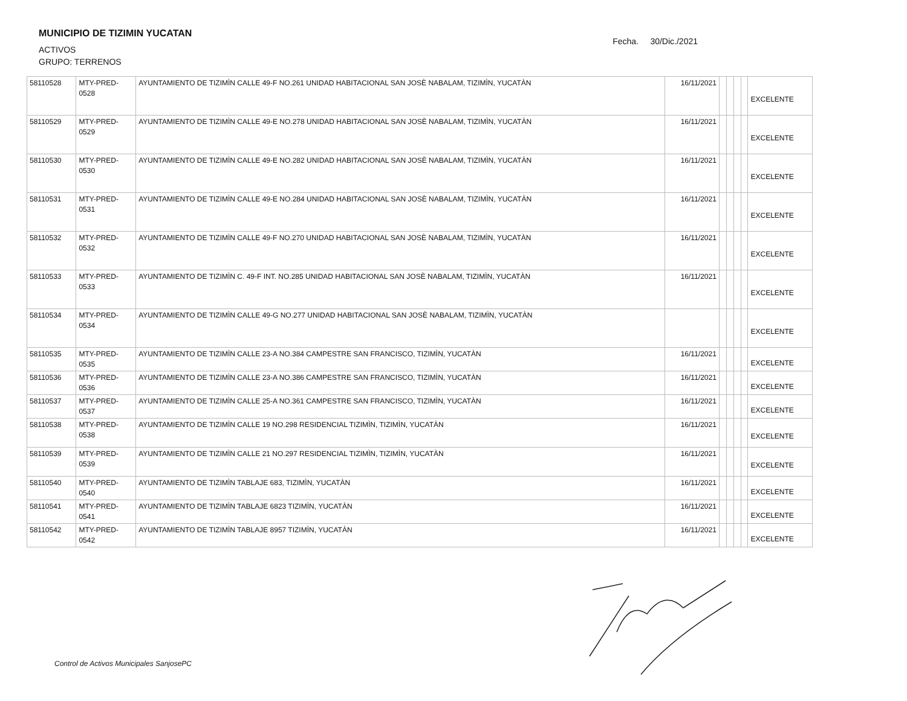MUNICIPIO DE TIZIMIN YUCATAN
ACTIVOS
GRUPO: TERRENOS
Fecha. 30/Dic./2021
| 58110528 | MTY-PRED- 0528 | AYUNTAMIENTO DE TIZIMÌN CALLE 49-F NO.261 UNIDAD HABITACIONAL SAN JOSÈ NABALAM, TIZIMÌN, YUCATÀN | 16/11/2021 | | | | | EXCELENTE |
| 58110529 | MTY-PRED- 0529 | AYUNTAMIENTO DE TIZIMÌN CALLE 49-E NO.278 UNIDAD HABITACIONAL SAN JOSÈ NABALAM, TIZIMÌN, YUCATÀN | 16/11/2021 | | | | | EXCELENTE |
| 58110530 | MTY-PRED- 0530 | AYUNTAMIENTO DE TIZIMÌN CALLE 49-E NO.282 UNIDAD HABITACIONAL SAN JOSÈ NABALAM, TIZIMÌN, YUCATÀN | 16/11/2021 | | | | | EXCELENTE |
| 58110531 | MTY-PRED- 0531 | AYUNTAMIENTO DE TIZIMÌN CALLE 49-E NO.284 UNIDAD HABITACIONAL SAN JOSÈ NABALAM, TIZIMÌN, YUCATÀN | 16/11/2021 | | | | | EXCELENTE |
| 58110532 | MTY-PRED- 0532 | AYUNTAMIENTO DE TIZIMÌN CALLE 49-F NO.270 UNIDAD HABITACIONAL SAN JOSÈ NABALAM, TIZIMÌN, YUCATÀN | 16/11/2021 | | | | | EXCELENTE |
| 58110533 | MTY-PRED- 0533 | AYUNTAMIENTO DE TIZIMÌN C. 49-F INT. NO.285 UNIDAD HABITACIONAL SAN JOSÈ NABALAM, TIZIMÌN, YUCATÀN | 16/11/2021 | | | | | EXCELENTE |
| 58110534 | MTY-PRED- 0534 | AYUNTAMIENTO DE TIZIMÌN CALLE 49-G NO.277 UNIDAD HABITACIONAL SAN JOSÈ NABALAM, TIZIMÌN, YUCATÀN | | | | | | EXCELENTE |
| 58110535 | MTY-PRED- 0535 | AYUNTAMIENTO DE TIZIMÌN CALLE 23-A NO.384 CAMPESTRE SAN FRANCISCO, TIZIMÌN, YUCATÀN | 16/11/2021 | | | | | EXCELENTE |
| 58110536 | MTY-PRED- 0536 | AYUNTAMIENTO DE TIZIMÌN CALLE 23-A NO.386 CAMPESTRE SAN FRANCISCO, TIZIMÌN, YUCATÀN | 16/11/2021 | | | | | EXCELENTE |
| 58110537 | MTY-PRED- 0537 | AYUNTAMIENTO DE TIZIMÌN CALLE 25-A NO.361 CAMPESTRE SAN FRANCISCO, TIZIMÌN, YUCATÀN | 16/11/2021 | | | | | EXCELENTE |
| 58110538 | MTY-PRED- 0538 | AYUNTAMIENTO DE TIZIMÌN CALLE 19 NO.298 RESIDENCIAL TIZIMÌN, TIZIMÌN, YUCATÀN | 16/11/2021 | | | | | EXCELENTE |
| 58110539 | MTY-PRED- 0539 | AYUNTAMIENTO DE TIZIMÌN CALLE 21 NO.297 RESIDENCIAL TIZIMÌN, TIZIMÌN, YUCATÀN | 16/11/2021 | | | | | EXCELENTE |
| 58110540 | MTY-PRED- 0540 | AYUNTAMIENTO DE TIZIMÌN TABLAJE 683, TIZIMÌN, YUCATÀN | 16/11/2021 | | | | | EXCELENTE |
| 58110541 | MTY-PRED- 0541 | AYUNTAMIENTO DE TIZIMÌN TABLAJE 6823 TIZIMÌN, YUCATÀN | 16/11/2021 | | | | | EXCELENTE |
| 58110542 | MTY-PRED- 0542 | AYUNTAMIENTO DE TIZIMÌN TABLAJE 8957 TIZIMÌN, YUCATÀN | 16/11/2021 | | | | | EXCELENTE |
Control de Activos Municipales SanjosePC